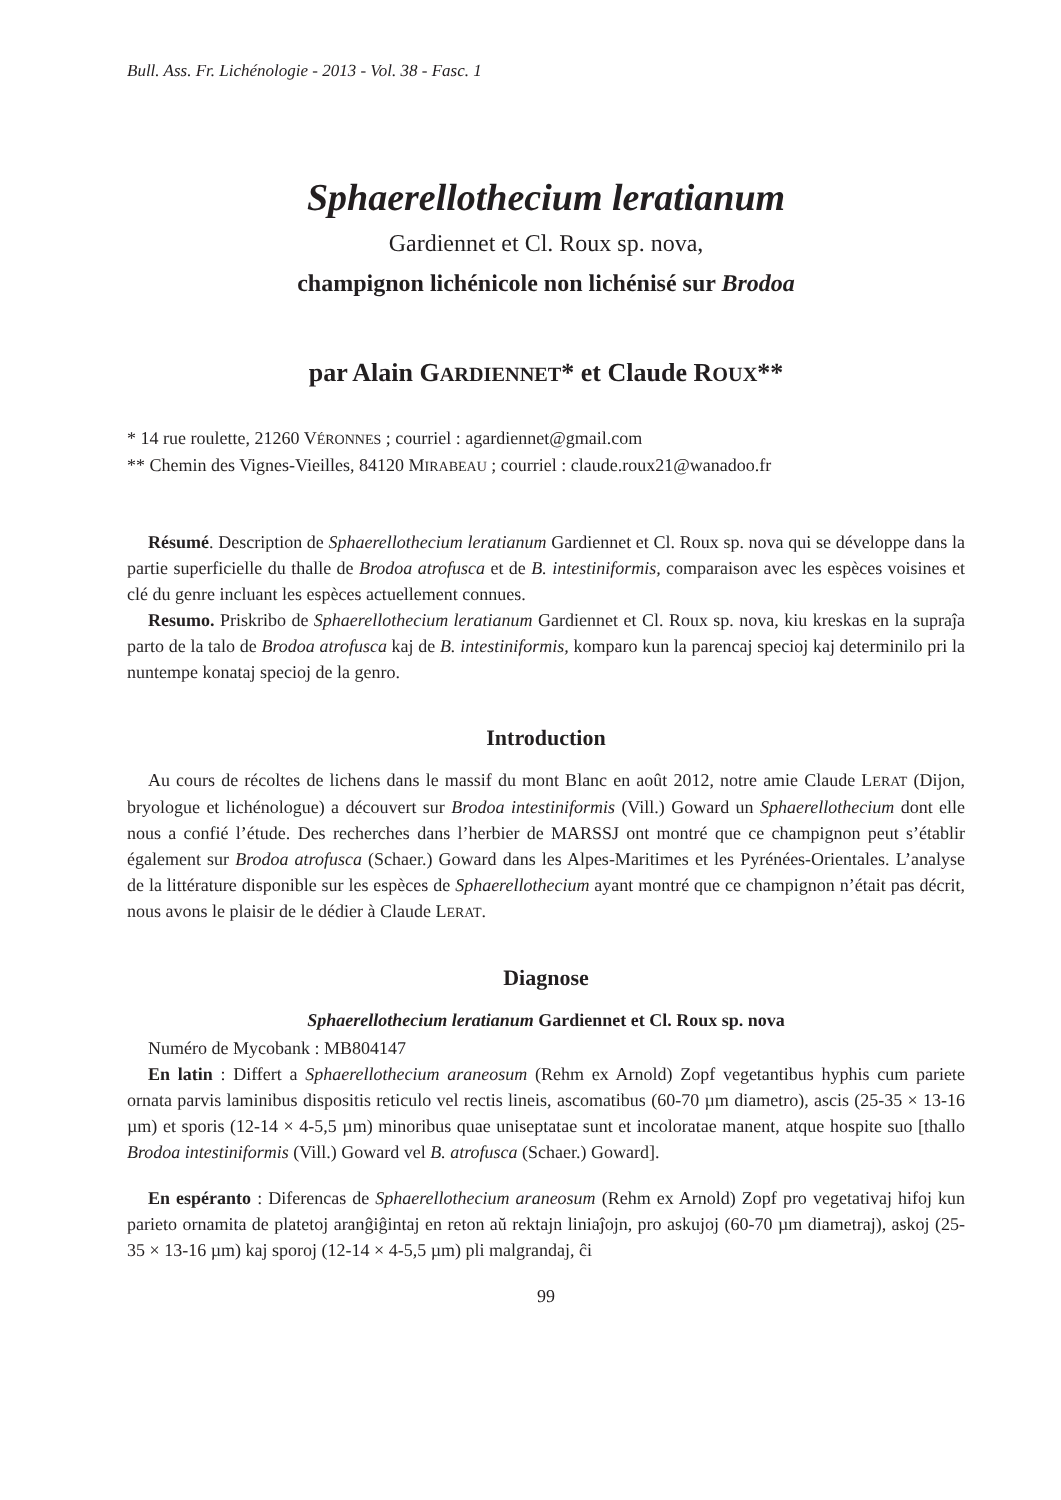Bull. Ass. Fr. Lichénologie - 2013 - Vol. 38 - Fasc. 1
Sphaerellothecium leratianum
Gardiennet et Cl. Roux sp. nova,
champignon lichénicole non lichénisé sur Brodoa
par Alain GARDIENNET* et Claude ROUX**
* 14 rue roulette, 21260 VÉRONNES ; courriel : agardiennet@gmail.com
** Chemin des Vignes-Vieilles, 84120 MIRABEAU ; courriel : claude.roux21@wanadoo.fr
Résumé. Description de Sphaerellothecium leratianum Gardiennet et Cl. Roux sp. nova qui se développe dans la partie superficielle du thalle de Brodoa atrofusca et de B. intestiniformis, comparaison avec les espèces voisines et clé du genre incluant les espèces actuellement connues.
Resumo. Priskribo de Sphaerellothecium leratianum Gardiennet et Cl. Roux sp. nova, kiu kreskas en la supraĵa parto de la talo de Brodoa atrofusca kaj de B. intestiniformis, komparo kun la parencaj specioj kaj determinilo pri la nuntempe konataj specioj de la genro.
Introduction
Au cours de récoltes de lichens dans le massif du mont Blanc en août 2012, notre amie Claude LERAT (Dijon, bryologue et lichénologue) a découvert sur Brodoa intestiniformis (Vill.) Goward un Sphaerellothecium dont elle nous a confié l’étude. Des recherches dans l’herbier de MARSSJ ont montré que ce champignon peut s’établir également sur Brodoa atrofusca (Schaer.) Goward dans les Alpes-Maritimes et les Pyrénées-Orientales. L’analyse de la littérature disponible sur les espèces de Sphaerellothecium ayant montré que ce champignon n’était pas décrit, nous avons le plaisir de le dédier à Claude LERAT.
Diagnose
Sphaerellothecium leratianum Gardiennet et Cl. Roux sp. nova
Numéro de Mycobank : MB804147
En latin : Differt a Sphaerellothecium araneosum (Rehm ex Arnold) Zopf vegetantibus hyphis cum pariete ornata parvis laminibus dispositis reticulo vel rectis lineis, ascomatibus (60-70 µm diametro), ascis (25-35 × 13-16 µm) et sporis (12-14 × 4-5,5 µm) minoribus quae uniseptatae sunt et incoloratae manent, atque hospite suo [thallo Brodoa intestiniformis (Vill.) Goward vel B. atrofusca (Schaer.) Goward].
En espéranto : Diferencas de Sphaerellothecium araneosum (Rehm ex Arnold) Zopf pro vegetativaj hifoj kun parieto ornamita de platetoj aranĝiĝintaj en reton aŭ rektajn liniaĵojn, pro askujoj (60-70 µm diametraj), askoj (25-35 × 13-16 µm) kaj sporoj (12-14 × 4-5,5 µm) pli malgrandaj, ĉi
99